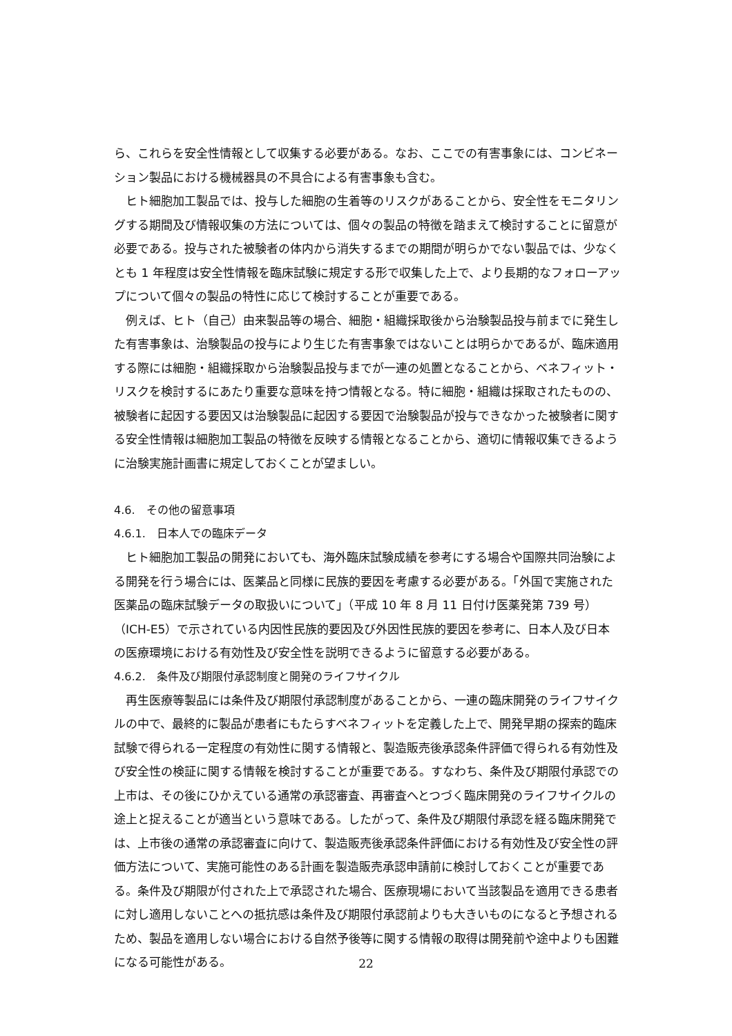ら、これらを安全性情報として収集する必要がある。なお、ここでの有害事象には、コンビネーション製品における機械器具の不具合による有害事象も含む。
ヒト細胞加工製品では、投与した細胞の生着等のリスクがあることから、安全性をモニタリングする期間及び情報収集の方法については、個々の製品の特徴を踏まえて検討することに留意が必要である。投与された被験者の体内から消失するまでの期間が明らかでない製品では、少なくとも 1 年程度は安全性情報を臨床試験に規定する形で収集した上で、より長期的なフォローアップについて個々の製品の特性に応じて検討することが重要である。
例えば、ヒト（自己）由来製品等の場合、細胞・組織採取後から治験製品投与前までに発生した有害事象は、治験製品の投与により生じた有害事象ではないことは明らかであるが、臨床適用する際には細胞・組織採取から治験製品投与までが一連の処置となることから、ベネフィット・リスクを検討するにあたり重要な意味を持つ情報となる。特に細胞・組織は採取されたものの、被験者に起因する要因又は治験製品に起因する要因で治験製品が投与できなかった被験者に関する安全性情報は細胞加工製品の特徴を反映する情報となることから、適切に情報収集できるように治験実施計画書に規定しておくことが望ましい。
4.6.　その他の留意事項
4.6.1.　日本人での臨床データ
ヒト細胞加工製品の開発においても、海外臨床試験成績を参考にする場合や国際共同治験による開発を行う場合には、医薬品と同様に民族的要因を考慮する必要がある。「外国で実施された医薬品の臨床試験データの取扱いについて」（平成 10 年 8 月 11 日付け医薬発第 739 号）（ICH-E5）で示されている内因性民族的要因及び外因性民族的要因を参考に、日本人及び日本の医療環境における有効性及び安全性を説明できるように留意する必要がある。
4.6.2.　条件及び期限付承認制度と開発のライフサイクル
再生医療等製品には条件及び期限付承認制度があることから、一連の臨床開発のライフサイクルの中で、最終的に製品が患者にもたらすベネフィットを定義した上で、開発早期の探索的臨床試験で得られる一定程度の有効性に関する情報と、製造販売後承認条件評価で得られる有効性及び安全性の検証に関する情報を検討することが重要である。すなわち、条件及び期限付承認での上市は、その後にひかえている通常の承認審査、再審査へとつづく臨床開発のライフサイクルの途上と捉えることが適当という意味である。したがって、条件及び期限付承認を経る臨床開発では、上市後の通常の承認審査に向けて、製造販売後承認条件評価における有効性及び安全性の評価方法について、実施可能性のある計画を製造販売承認申請前に検討しておくことが重要である。条件及び期限が付された上で承認された場合、医療現場において当該製品を適用できる患者に対し適用しないことへの抵抗感は条件及び期限付承認前よりも大きいものになると予想されるため、製品を適用しない場合における自然予後等に関する情報の取得は開発前や途中よりも困難になる可能性がある。
22